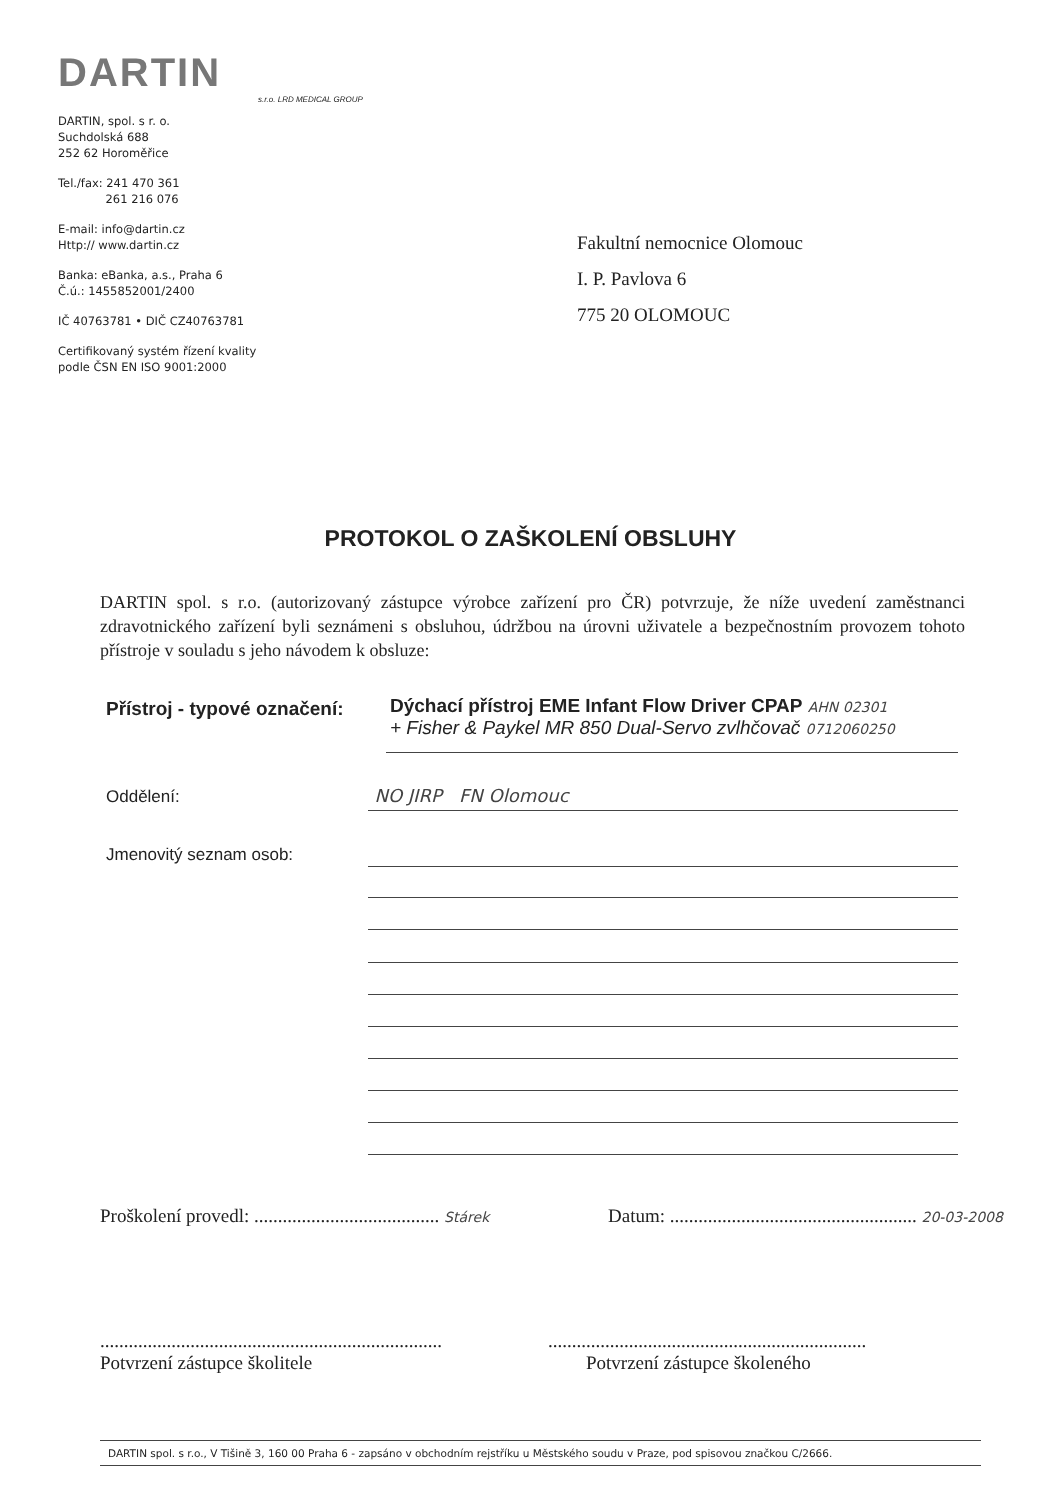DARTIN
s.r.o. LRD MEDICAL GROUP
DARTIN, spol. s r. o.
Suchdolská 688
252 62 Horoměřice
Tel./fax: 241 470 361
261 216 076
E-mail: info@dartin.cz
Http:// www.dartin.cz
Banka: eBanka, a.s., Praha 6
Č.ú.: 1455852001/2400
IČ 40763781 • DIČ CZ40763781
Certifikovaný systém řízení kvality
podle ČSN EN ISO 9001:2000
Fakultní nemocnice Olomouc
I. P. Pavlova 6
775 20 OLOMOUC
PROTOKOL O ZAŠKOLENÍ OBSLUHY
DARTIN spol. s r.o. (autorizovaný zástupce výrobce zařízení pro ČR) potvrzuje, že níže uvedení zaměstnanci zdravotnického zařízení byli seznámeni s obsluhou, údržbou na úrovni uživatele a bezpečnostním provozem tohoto přístroje v souladu s jeho návodem k obsluze:
Přístroj - typové označení:
Dýchací přístroj EME Infant Flow Driver CPAP AHN 02301
+ Fisher & Paykel MR 850 Dual-Servo zvlhčovač 0712060250
Oddělení: NO JIRP FN Olomouc
Jmenovitý seznam osob:
Proškolení provedl: ....................................... Stárek
Datum: .................................................... 20-03-2008
........................................................................
Potvrzení zástupce školitele
...................................................................
Potvrzení zástupce školeného
DARTIN spol. s r.o., V Tišině 3, 160 00 Praha 6 - zapsáno v obchodním rejstříku u Městského soudu v Praze, pod spisovou značkou C/2666.